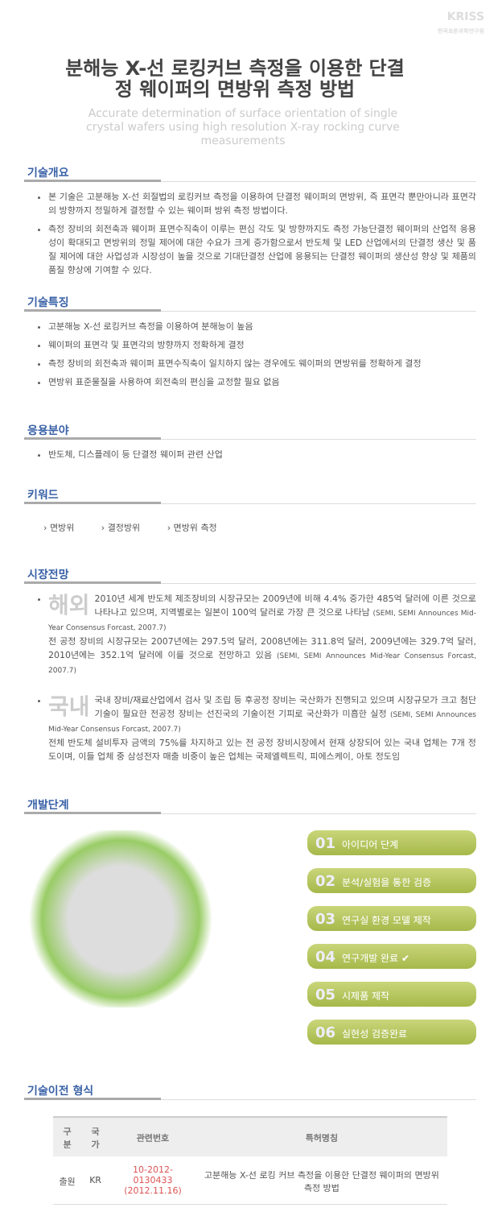KRISS
한국표준과학연구원
분해능 X-선 로킹커브 측정을 이용한 단결정 웨이퍼의 면방위 측정 방법
Accurate determination of surface orientation of single crystal wafers using high resolution X-ray rocking curve measurements
기술개요
본 기술은 고분해능 X-선 회절법의 로킹커브 측정을 이용하여 단결정 웨이퍼의 면방위, 즉 표면각 뿐만아니라 표면각의 방향까지 정밀하게 결정할 수 있는 웨이퍼 방위 측정 방법이다.
측정 장비의 회전축과 웨이퍼 표면수직축이 이루는 편심 각도 및 방향까지도 측정 가능단결정 웨이퍼의 산업적 응용성이 확대되고 면방위의 정밀 제어에 대한 수요가 크게 증가함으로서 반도체 및 LED 산업에서의 단결정 생산 및 품질 제어에 대한 사업성과 시장성이 높을 것으로 기대단결정 산업에 응용되는 단결정 웨이퍼의 생산성 향상 및 제품의 품질 향상에 기여할 수 있다.
기술특징
고분해능 X-선 로킹커브 측정을 이용하여 분해능이 높음
웨이퍼의 표면각 및 표면각의 방향까지 정확하게 결정
측정 장비의 회전축과 웨이퍼 표면수직축이 일치하지 않는 경우에도 웨이퍼의 면방위를 정확하게 결정
면방위 표준물질을 사용하여 회전축의 편심을 교정할 필요 없음
응용분야
반도체, 디스플레이 등 단결정 웨이퍼 관련 산업
키워드
› 면방위 › 결정방위 › 면방위 측정
시장전망
해외 2010년 세계 반도체 제조장비의 시장규모는 2009년에 비해 4.4% 증가한 485억 달러에 이른 것으로 나타나고 있으며, 지역별로는 일본이 100억 달러로 가장 큰 것으로 나타남 (SEMI, SEMI Announces Mid-Year Consensus Forcast, 2007.7)
전 공정 장비의 시장규모는 2007년에는 297.5억 달러, 2008년에는 311.8억 달러, 2009년에는 329.7억 달러, 2010년에는 352.1억 달러에 이를 것으로 전망하고 있음 (SEMI, SEMI Announces Mid-Year Consensus Forcast, 2007.7)
국내 국내 장비/재료산업에서 검사 및 조립 등 후공정 장비는 국산화가 진행되고 있으며 시장규모가 크고 첨단기술이 필요한 전공정 장비는 선진국의 기술이전 기피로 국산화가 미흡한 실정 (SEMI, SEMI Announces Mid-Year Consensus Forcast, 2007.7)
전체 반도체 설비투자 금액의 75%를 차지하고 있는 전 공정 장비시장에서 현재 상장되어 있는 국내 업체는 7개 정도이며, 이들 업체 중 삼성전자 매출 비중이 높은 업체는 국제엘렉트릭, 피에스케이, 아토 정도임
개발단계
01 아이디어 단계
02 분석/실험을 통한 검증
03 연구실 환경 모델 제작
04 연구개발 완료 ✔
05 시제품 제작
06 실현성 검증완료
기술이전 형식
| 구분 | 국가 | 관련번호 | 특허명칭 |
| --- | --- | --- | --- |
| 출원 | KR | 10-2012-0130433 (2012.11.16) | 고분해능 X-선 로킹 커브 측정을 이용한 단결정 웨이퍼의 면방위 측정 방법 |